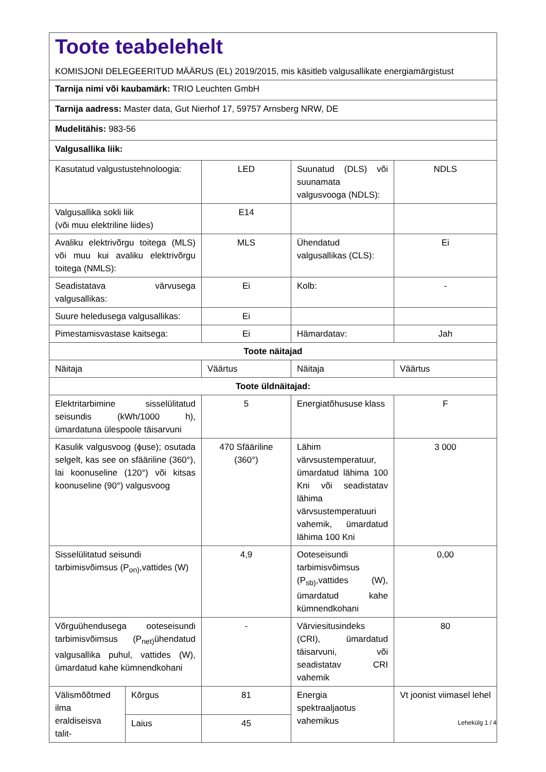| Toote teabelehelt KOMISJONI DELEGEERITUD MÄÄRUS (EL) 2019/2015, mis käsitleb valgusallikate energiamärgistust | | | | |
| Tarnija nimi või kaubamärk: TRIO Leuchten GmbH | | | | |
| Tarnija aadress: Master data, Gut Nierhof 17, 59757 Arnsberg NRW, DE | | | | |
| Mudelitähis: 983-56 | | | | |
| Valgusallika liik: | | | | |
| Kasutatud valgustustehnoloogia: | | LED | Suunatud (DLS) või suunamata valgusvooga (NDLS): | NDLS |
| Valgusallika sokli liik (või muu elektriline liides) | | E14 | | |
| Avaliku elektrivõrgu toitega (MLS) või muu kui avaliku elektrivõrgu toitega (NMLS): | | MLS | Ühendatud valgusallikas (CLS): | Ei |
| Seadistatava värvusega valgusallikas: | | Ei | Kolb: | - |
| Suure heledusega valgusallikas: | | Ei | | |
| Pimestamisvastase kaitsega: | | Ei | Hämardatav: | Jah |
| Toote näitajad | | | | |
| Näitaja | | Väärtus | Näitaja | Väärtus |
| Toote üldnäitajad: | | | | |
| Elektritarbimine sisselülitatud seisundis (kWh/1000 h), ümardatuna ülespoole täisarvuni | | 5 | Energiatõhususe klass | F |
| Kasulik valgusvoog (ɸuse); osutada selgelt, kas see on sfääriline (360°), lai koonuseline (120°) või kitsas koonuseline (90°) valgusvoog | | 470 Sfääriline (360°) | Lähim värvsustemperatuur, ümardatud lähima 100 Kni või seadistatav lähima värvsustemperatuuri vahemik, ümardatud lähima 100 Kni | 3 000 |
| Sisselülitatud seisundi tarbimisvõimsus (P<sub>on)</sub>,vattides (W) | | 4,9 | Ooteseisundi tarbimisvõimsus (P<sub>sb)</sub>,vattides (W), ümardatud kahe kümnendkohani | 0,00 |
| Võrguühendusega ooteseisundi tarbimisvõimsus (P<sub>net)</sub>ühendatud valgusallika puhul, vattides (W), ümardatud kahe kümnendkohani | | - | Värviesitusindeks (CRI), ümardatud täisarvuni, või seadistatav CRI vahemik | 80 |
| Välismõõtmed ilma eraldiseisva talit- | Kõrgus | 81 | Energia spektraaljaotus vahemikus | Vt joonist viimasel lehel |
| | Laius | 45 | | |
Lehekülg 1 / 4